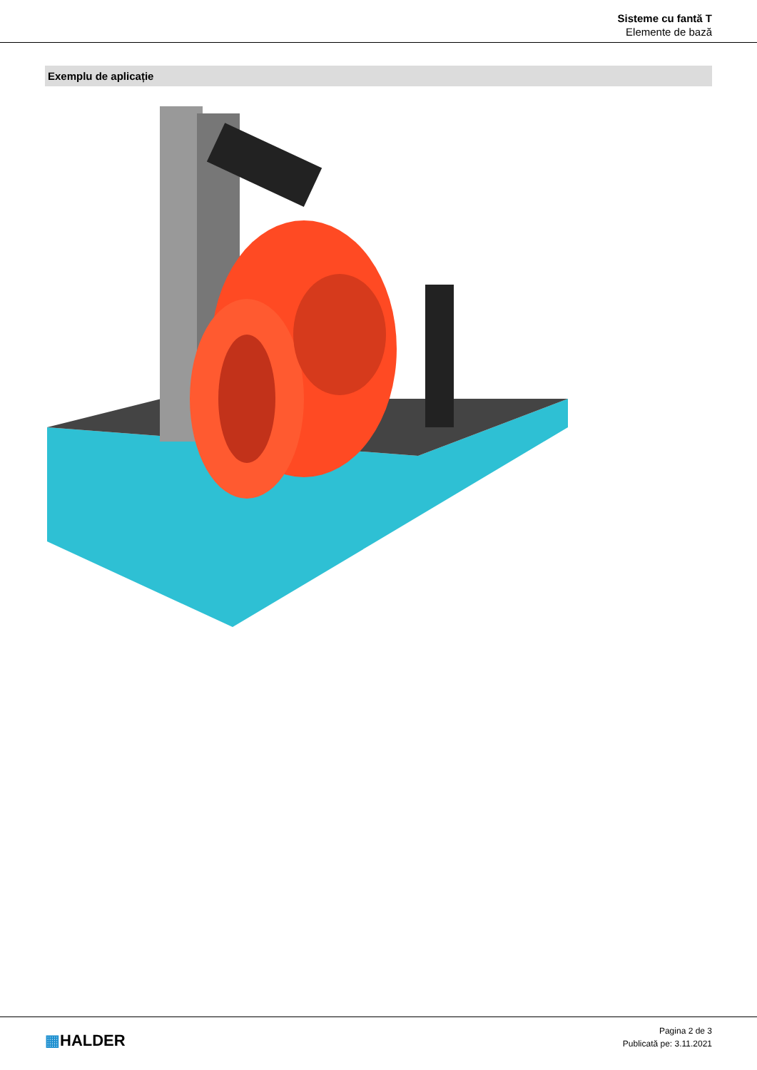Sisteme cu fantă T
Elemente de bază
Exemplu de aplicație
▦HALDER
Pagina 2 de 3
Publicată pe: 3.11.2021